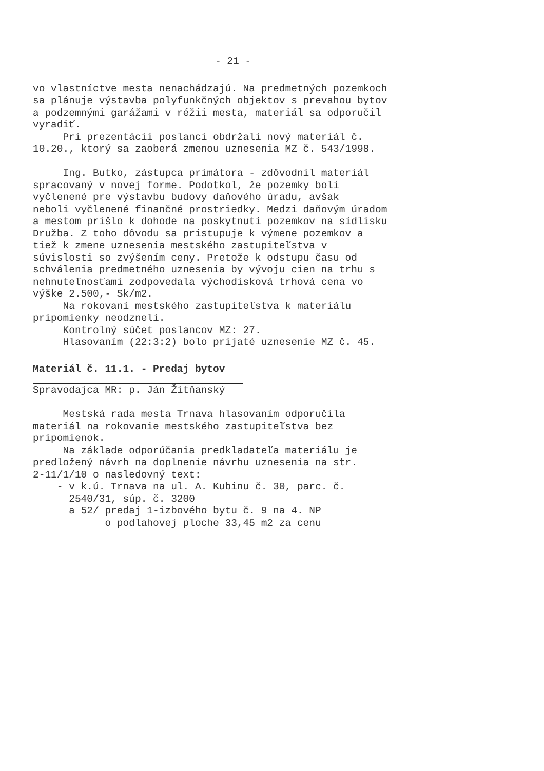- 21 -
vo vlastníctve mesta nenachádzajú. Na predmetných pozemkoch sa plánuje výstavba polyfunkčných objektov s prevahou bytov a podzemnými garážami v réžii mesta, materiál sa odporučil vyradiť. Pri prezentácii poslanci obdržali nový materiál č. 10.20., ktorý sa zaoberá zmenou uznesenia MZ č. 543/1998. Ing. Butko, zástupca primátora - zdôvodnil materiál spracovaný v novej forme. Podotkol, že pozemky boli vyčlenené pre výstavbu budovy daňového úradu, avšak neboli vyčlenené finančné prostriedky. Medzi daňovým úradom a mestom prišlo k dohode na poskytnutí pozemkov na sídlisku Družba. Z toho dôvodu sa pristupuje k výmene pozemkov a tiež k zmene uznesenia mestského zastupiteľstva v súvislosti so zvýšením ceny. Pretože k odstupu času od schválenia predmetného uznesenia by vývoju cien na trhu s nehnuteľnosťami zodpovedala východisková trhová cena vo výške 2.500,- Sk/m2. Na rokovaní mestského zastupiteľstva k materiálu pripomienky neodzneli. Kontrolný súčet poslancov MZ: 27. Hlasovaním (22:3:2) bolo prijaté uznesenie MZ č. 45.
Materiál č. 11.1. - Predaj bytov
Spravodajca MR: p. Ján Žitňanský Mestská rada mesta Trnava hlasovaním odporučila materiál na rokovanie mestského zastupiteľstva bez pripomienok. Na základe odporúčania predkladateľa materiálu je predložený návrh na doplnenie návrhu uznesenia na str. 2-11/1/10 o nasledovný text: - v k.ú. Trnava na ul. A. Kubinu č. 30, parc. č. 2540/31, súp. č. 3200 a 52/ predaj 1-izbového bytu č. 9 na 4. NP o podlahovej ploche 33,45 m2 za cenu